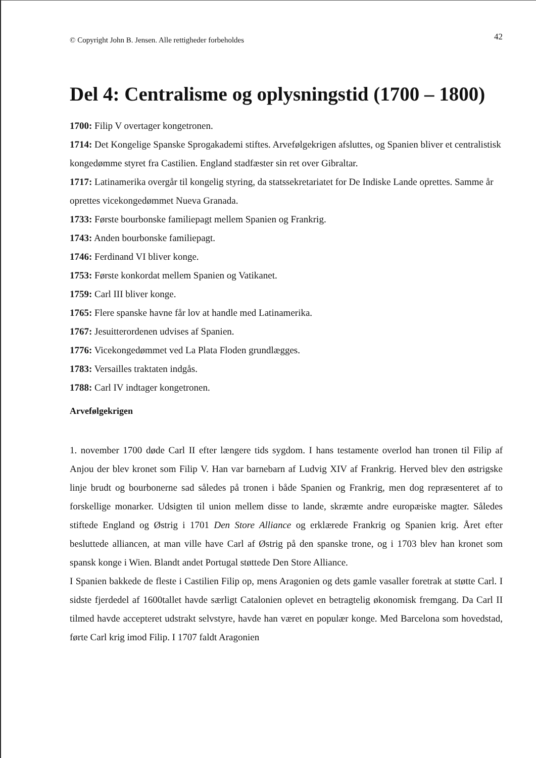© Copyright John B. Jensen. Alle rettigheder forbeholdes 42
Del 4: Centralisme og oplysningstid (1700 – 1800)
1700: Filip V overtager kongetronen.
1714: Det Kongelige Spanske Sprogakademi stiftes. Arvefølgekrigen afsluttes, og Spanien bliver et centralistisk kongedømme styret fra Castilien. England stadfæster sin ret over Gibraltar.
1717: Latinamerika overgår til kongelig styring, da statssekretariatet for De Indiske Lande oprettes. Samme år oprettes vicekongedømmet Nueva Granada.
1733: Første bourbonske familiepagt mellem Spanien og Frankrig.
1743: Anden bourbonske familiepagt.
1746: Ferdinand VI bliver konge.
1753: Første konkordat mellem Spanien og Vatikanet.
1759: Carl III bliver konge.
1765: Flere spanske havne får lov at handle med Latinamerika.
1767: Jesuitterordenen udvises af Spanien.
1776: Vicekongedømmet ved La Plata Floden grundlægges.
1783: Versailles traktaten indgås.
1788: Carl IV indtager kongetronen.
Arvefølgekrigen
1. november 1700 døde Carl II efter længere tids sygdom. I hans testamente overlod han tronen til Filip af Anjou der blev kronet som Filip V. Han var barnebarn af Ludvig XIV af Frankrig. Herved blev den østrigske linje brudt og bourbonerne sad således på tronen i både Spanien og Frankrig, men dog repræsenteret af to forskellige monarker. Udsigten til union mellem disse to lande, skræmte andre europæiske magter. Således stiftede England og Østrig i 1701 Den Store Alliance og erklærede Frankrig og Spanien krig. Året efter besluttede alliancen, at man ville have Carl af Østrig på den spanske trone, og i 1703 blev han kronet som spansk konge i Wien. Blandt andet Portugal støttede Den Store Alliance.
I Spanien bakkede de fleste i Castilien Filip op, mens Aragonien og dets gamle vasaller foretrak at støtte Carl. I sidste fjerdedel af 1600tallet havde særligt Catalonien oplevet en betragtelig økonomisk fremgang. Da Carl II tilmed havde accepteret udstrakt selvstyre, havde han været en populær konge. Med Barcelona som hovedstad, førte Carl krig imod Filip. I 1707 faldt Aragonien